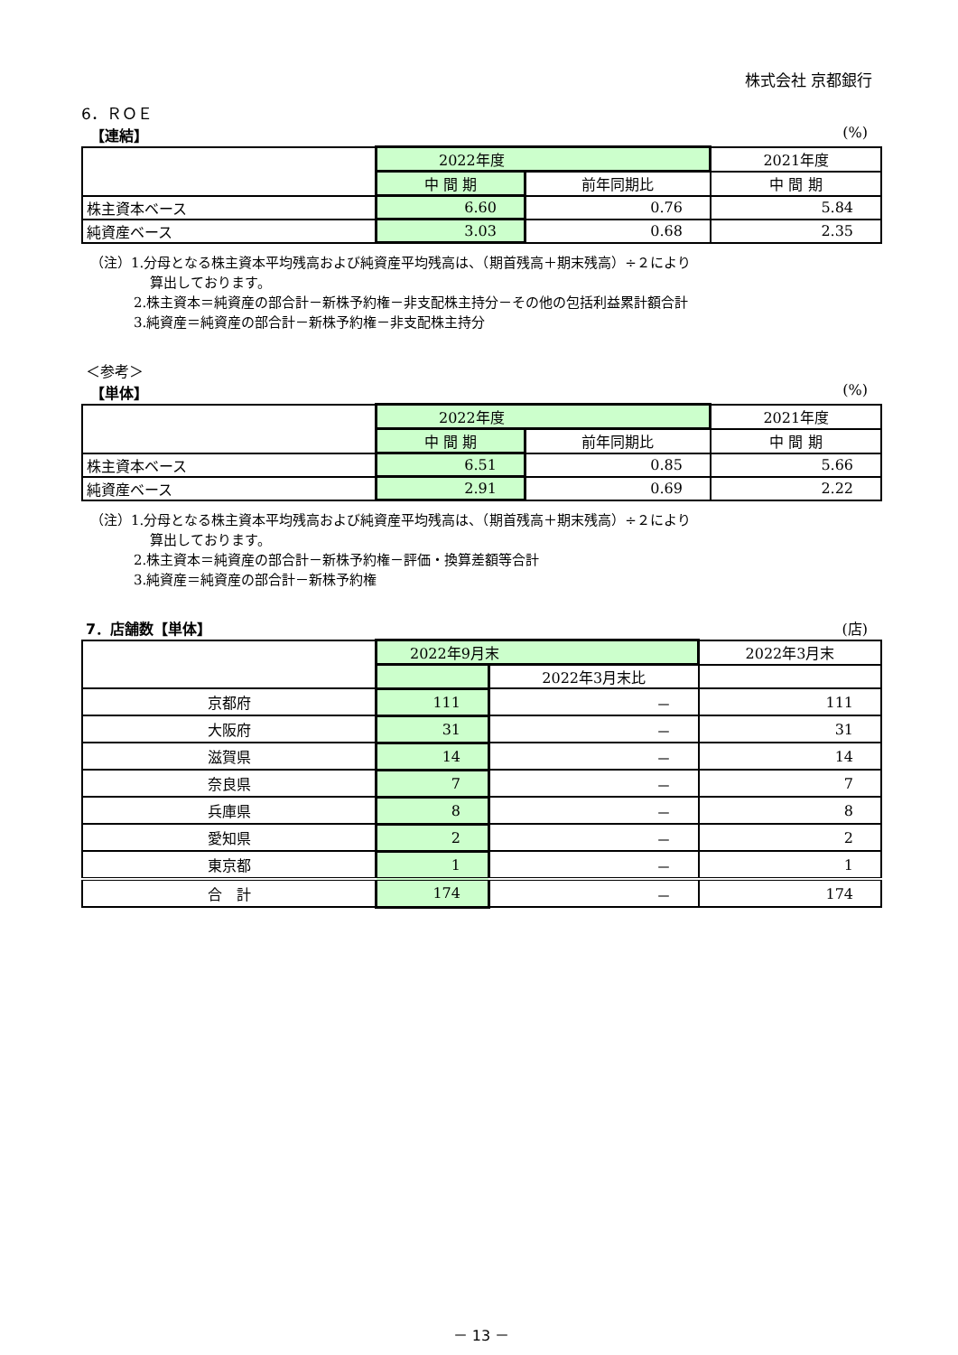株式会社 京都銀行
6．ＲＯＥ
【連結】 (%)
| | 2022年度 | | 2021年度 |
| | 中 間 期 | 前年同期比 | 中 間 期 |
| 株主資本ベース | 6.60 | 0.76 | 5.84 |
| 純資産ベース | 3.03 | 0.68 | 2.35 |
（注）1.分母となる株主資本平均残高および純資産平均残高は、（期首残高＋期末残高）÷２により
算出しております。
2.株主資本＝純資産の部合計－新株予約権－非支配株主持分－その他の包括利益累計額合計
3.純資産＝純資産の部合計－新株予約権－非支配株主持分
＜参考＞
【単体】 (%)
| | 2022年度 | | 2021年度 |
| | 中 間 期 | 前年同期比 | 中 間 期 |
| 株主資本ベース | 6.51 | 0.85 | 5.66 |
| 純資産ベース | 2.91 | 0.69 | 2.22 |
（注）1.分母となる株主資本平均残高および純資産平均残高は、（期首残高＋期末残高）÷２により
算出しております。
2.株主資本＝純資産の部合計－新株予約権－評価・換算差額等合計
3.純資産＝純資産の部合計－新株予約権
7．店舗数【単体】 (店)
| | 2022年9月末 | | 2022年3月末 |
| | | 2022年3月末比 | |
| 京都府 | 111 | － | 111 |
| 大阪府 | 31 | － | 31 |
| 滋賀県 | 14 | － | 14 |
| 奈良県 | 7 | － | 7 |
| 兵庫県 | 8 | － | 8 |
| 愛知県 | 2 | － | 2 |
| 東京都 | 1 | － | 1 |
| 合 計 | 174 | － | 174 |
－ 13 －